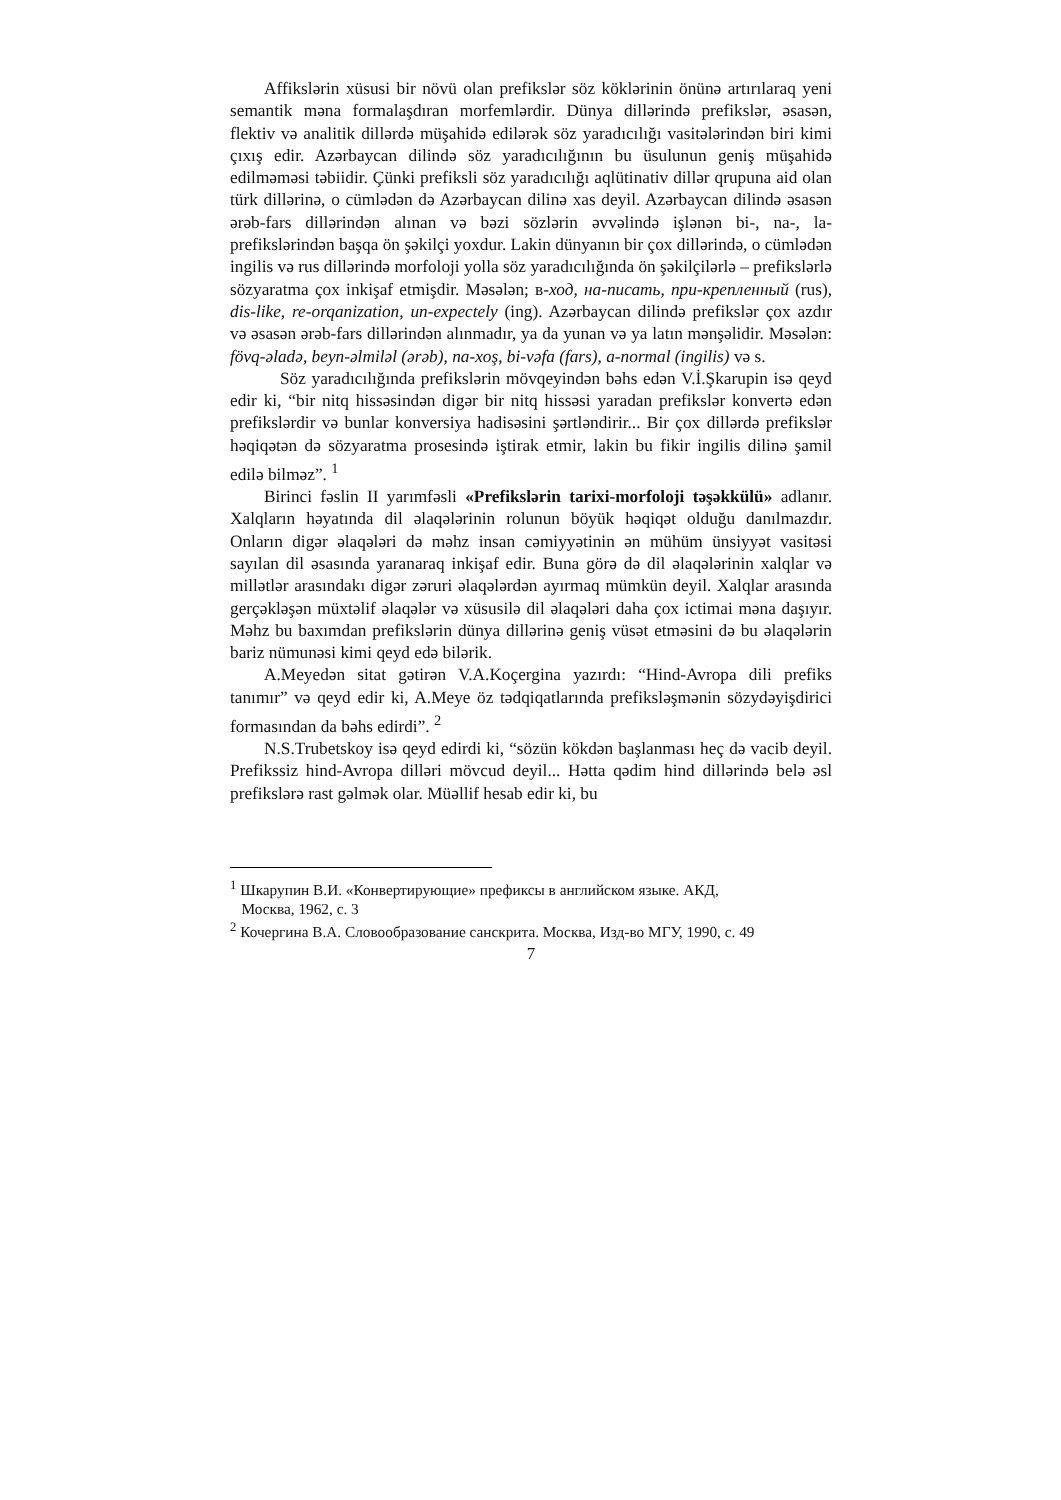Affikslərin xüsusi bir növü olan prefikslər söz köklərinin önünə artırılaraq yeni semantik məna formalaşdıran morfemlərdir. Dünya dillərində prefikslər, əsasən, flektiv və analitik dillərdə müşahidə edilərək söz yaradıcılığı vasitələrindən biri kimi çıxış edir. Azərbaycan dilində söz yaradıcılığının bu üsulunun geniş müşahidə edilməməsi təbiidir. Çünki prefiksli söz yaradıcılığı aqlütinativ dillər qrupuna aid olan türk dillərinə, o cümlədən də Azərbaycan dilinə xas deyil. Azərbaycan dilində əsasən ərəb-fars dillərindən alınan və bəzi sözlərin əvvəlində işlənən bi-, na-, la- prefikslərindən başqa ön şəkilçi yoxdur. Lakin dünyanın bir çox dillərində, o cümlədən ingilis və rus dillərində morfoloji yolla söz yaradıcılığında ön şəkilçilərlə – prefikslərlə sözyaratma çox inkişaf etmişdir. Məsələn; в-ход, на-писать, при-крепленный (rus), dis-like, re-orqanization, un-expectely (ing). Azərbaycan dilində prefikslər çox azdır və əsasən ərəb-fars dillərindən alınmadır, ya da yunan və ya latın mənşəlidir. Məsələn: fövq-əladə, beyn-əlmiləl (ərəb), na-xoş, bi-vəfa (fars), a-normal (ingilis) və s.
Söz yaradıcılığında prefikslərin mövqeyindən bəhs edən V.İ.Şkarupin isə qeyd edir ki, “bir nitq hissəsindən digər bir nitq hissəsi yaradan prefikslər konvertə edən prefikslərdir və bunlar konversiya hadisəsini şərtləndirir... Bir çox dillərdə prefikslər həqiqətən də sözyaratma prosesində iştirak etmir, lakin bu fikir ingilis dilinə şamil edilə bilməz”. <sup>1</sup>
Birinci fəslin II yarımfəsli «Prefikslərin tarixi-morfoloji təşəkkülü» adlanır. Xalqların həyatında dil əlaqələrinin rolunun böyük həqiqət olduğu danılmazdır. Onların digər əlaqələri də məhz insan cəmiyyətinin ən mühüm ünsiyyət vasitəsi sayılan dil əsasında yaranaraq inkişaf edir. Buna görə də dil əlaqələrinin xalqlar və millətlər arasındakı digər zəruri əlaqələrdən ayırmaq mümkün deyil. Xalqlar arasında gerçəkləşən müxtəlif əlaqələr və xüsusilə dil əlaqələri daha çox ictimai məna daşıyır. Məhz bu baxımdan prefikslərin dünya dillərinə geniş vüsət etməsini də bu əlaqələrin bariz nümunəsi kimi qeyd edə bilərik.
A.Meyedən sitat gətirən V.A.Koçergina yazırdı: “Hind-Avropa dili prefiks tanımır” və qeyd edir ki, A.Meye öz tədqiqatlarında prefiksləşmənin sözydəyişdirici formasından da bəhs edirdi”. <sup>2</sup>
N.S.Trubetskoy isə qeyd edirdi ki, “sözün kökdən başlanması heç də vacib deyil. Prefikssiz hind-Avropa dilləri mövcud deyil... Hətta qədim hind dillərində belə əsl prefikslərə rast gəlmək olar. Müəllif hesab edir ki, bu
<sup>1</sup> Шкарупин В.И. «Конвертирующие» префиксы в английском языке. АКД,
Москва, 1962, с. 3
<sup>2</sup> Кочергина В.А. Словообразование санскрита. Москва, Изд-во МГУ, 1990, с. 49
7